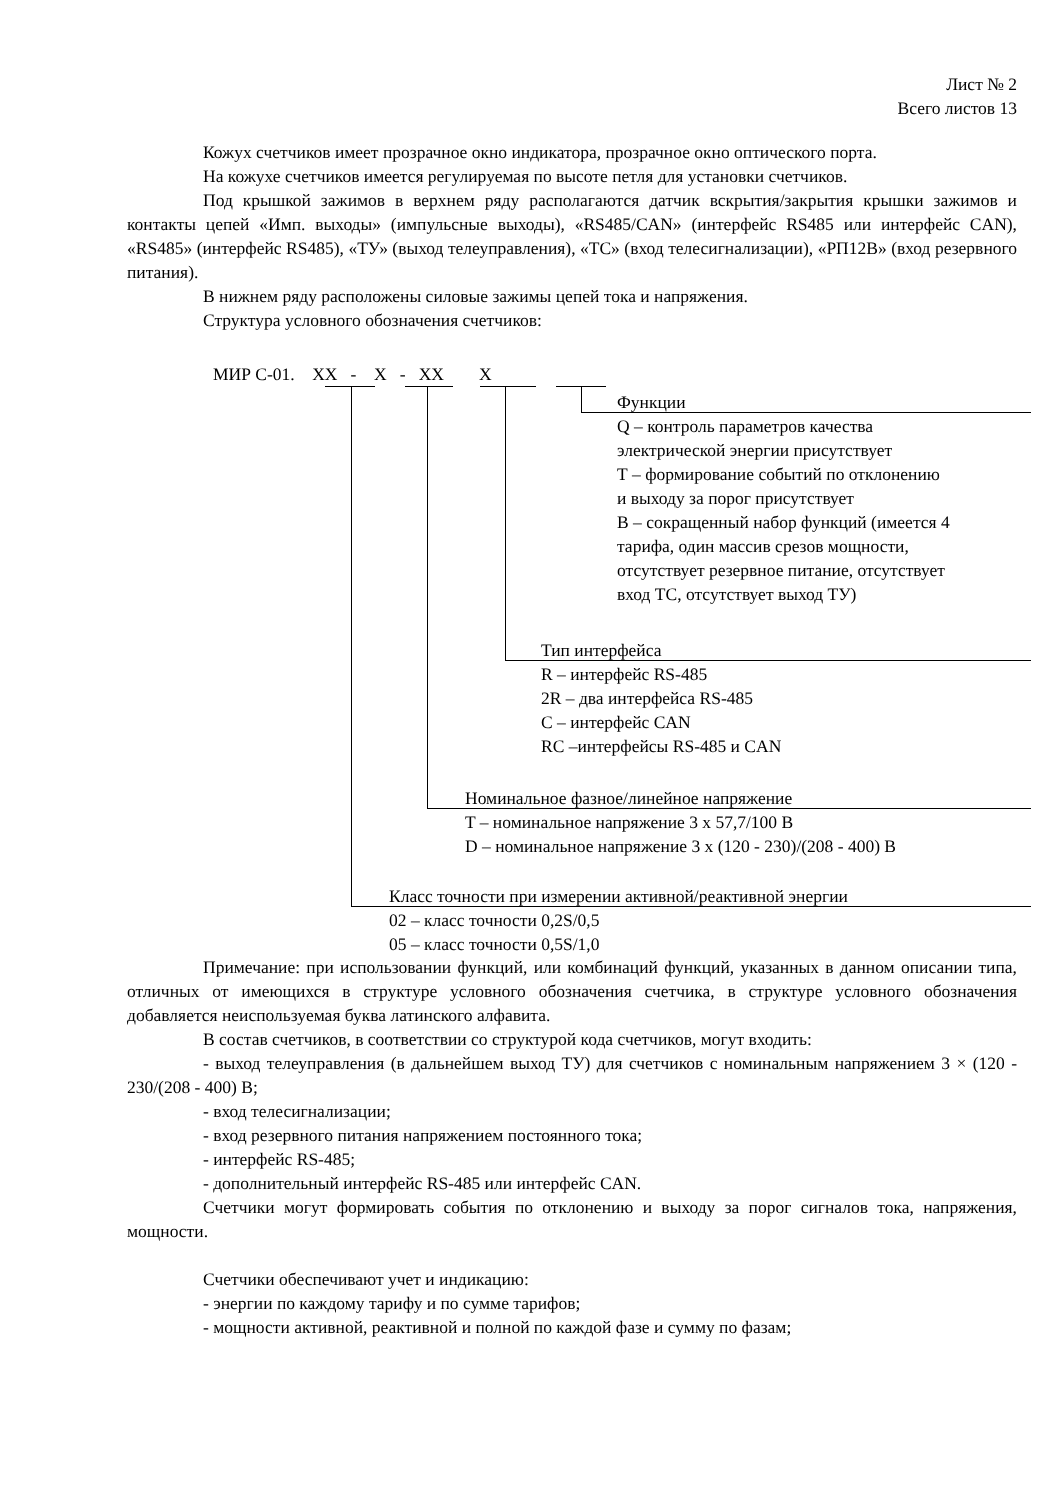Лист № 2
Всего листов 13
Кожух счетчиков имеет прозрачное окно индикатора, прозрачное окно оптического порта.
На кожухе счетчиков имеется регулируемая по высоте петля для установки счетчиков.
Под крышкой зажимов в верхнем ряду располагаются датчик вскрытия/закрытия крышки зажимов и контакты цепей «Имп. выходы» (импульсные выходы), «RS485/CAN» (интерфейс RS485 или интерфейс CAN), «RS485» (интерфейс RS485), «ТУ» (выход телеуправления), «ТС» (вход телесигнализации), «РП12В» (вход резервного питания).
В нижнем ряду расположены силовые зажимы цепей тока и напряжения.
Структура условного обозначения счетчиков:
МИР С-01. XX - X - XX X
Функции
Q – контроль параметров качества
электрической энергии присутствует
Т – формирование событий по отклонению
и выходу за порог присутствует
В – сокращенный набор функций (имеется 4
тарифа, один массив срезов мощности,
отсутствует резервное питание, отсутствует
вход ТС, отсутствует выход ТУ)
Тип интерфейса
R – интерфейс RS-485
2R – два интерфейса RS-485
С – интерфейс CAN
RC –интерфейсы RS-485 и CAN
Номинальное фазное/линейное напряжение
T – номинальное напряжение 3 x 57,7/100 В
D – номинальное напряжение 3 x (120 - 230)/(208 - 400) В
Класс точности при измерении активной/реактивной энергии
02 – класс точности 0,2S/0,5
05 – класс точности 0,5S/1,0
Примечание: при использовании функций, или комбинаций функций, указанных в данном описании типа, отличных от имеющихся в структуре условного обозначения счетчика, в структуре условного обозначения добавляется неиспользуемая буква латинского алфавита.
В состав счетчиков, в соответствии со структурой кода счетчиков, могут входить:
- выход телеуправления (в дальнейшем выход ТУ) для счетчиков с номинальным напряжением 3 × (120 - 230/(208 - 400) В;
- вход телесигнализации;
- вход резервного питания напряжением постоянного тока;
- интерфейс RS-485;
- дополнительный интерфейс RS-485 или интерфейс CAN.
Счетчики могут формировать события по отклонению и выходу за порог сигналов тока, напряжения, мощности.
Счетчики обеспечивают учет и индикацию:
- энергии по каждому тарифу и по сумме тарифов;
- мощности активной, реактивной и полной по каждой фазе и сумму по фазам;